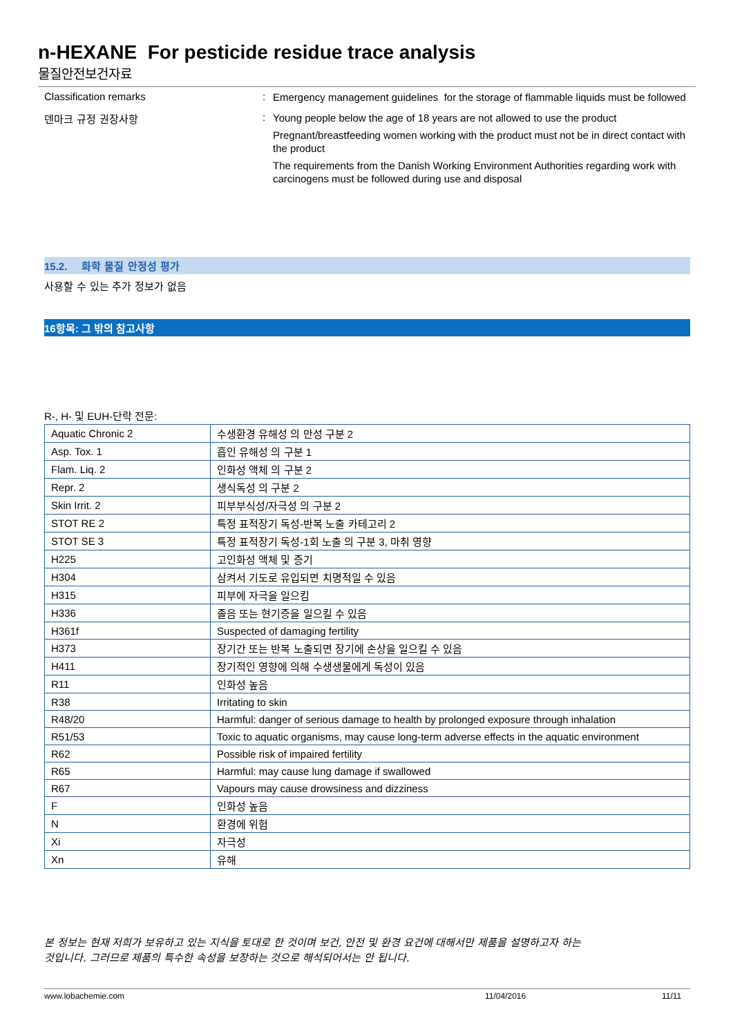n-HEXANE For pesticide residue trace analysis
물질안전보건자료
Classification remarks :
Emergency management guidelines for the storage of flammable liquids must be followed
덴마크 규정 권장사항 :
Young people below the age of 18 years are not allowed to use the product
Pregnant/breastfeeding women working with the product must not be in direct contact with the product
The requirements from the Danish Working Environment Authorities regarding work with carcinogens must be followed during use and disposal
15.2. 화학 물질 안정성 평가
사용할 수 있는 추가 정보가 없음
16항목: 그 밖의 참고사항
R-, H- 및 EUH-단락 전문:
| Aquatic Chronic 2 | 수생환경 유해성 의 만성 구분 2 |
| Asp. Tox. 1 | 흡인 유해성 의 구분 1 |
| Flam. Liq. 2 | 인화성 액체 의 구분 2 |
| Repr. 2 | 생식독성 의 구분 2 |
| Skin Irrit. 2 | 피부부식성/자극성 의 구분 2 |
| STOT RE 2 | 특정 표적장기 독성-반복 노출 카테고리 2 |
| STOT SE 3 | 특정 표적장기 독성-1회 노출 의 구분 3, 마취 영향 |
| H225 | 고인화성 액체 및 증기 |
| H304 | 삼켜서 기도로 유입되면 치명적일 수 있음 |
| H315 | 피부에 자극을 일으킴 |
| H336 | 졸음 또는 현기증을 일으킬 수 있음 |
| H361f | Suspected of damaging fertility |
| H373 | 장기간 또는 반복 노출되면 장기에 손상을 일으킬 수 있음 |
| H411 | 장기적인 영향에 의해 수생생물에게 독성이 있음 |
| R11 | 인화성 높음 |
| R38 | Irritating to skin |
| R48/20 | Harmful: danger of serious damage to health by prolonged exposure through inhalation |
| R51/53 | Toxic to aquatic organisms, may cause long-term adverse effects in the aquatic environment |
| R62 | Possible risk of impaired fertility |
| R65 | Harmful: may cause lung damage if swallowed |
| R67 | Vapours may cause drowsiness and dizziness |
| F | 인화성 높음 |
| N | 환경에 위험 |
| Xi | 자극성 |
| Xn | 유해 |
본 정보는 현재 저희가 보유하고 있는 지식을 토대로 한 것이며 보건, 안전 및 환경 요건에 대해서만 제품을 설명하고자 하는
것입니다. 그러므로 제품의 특수한 속성을 보장하는 것으로 해석되어서는 안 됩니다.
www.lobachemie.com 11/04/2016 11/11